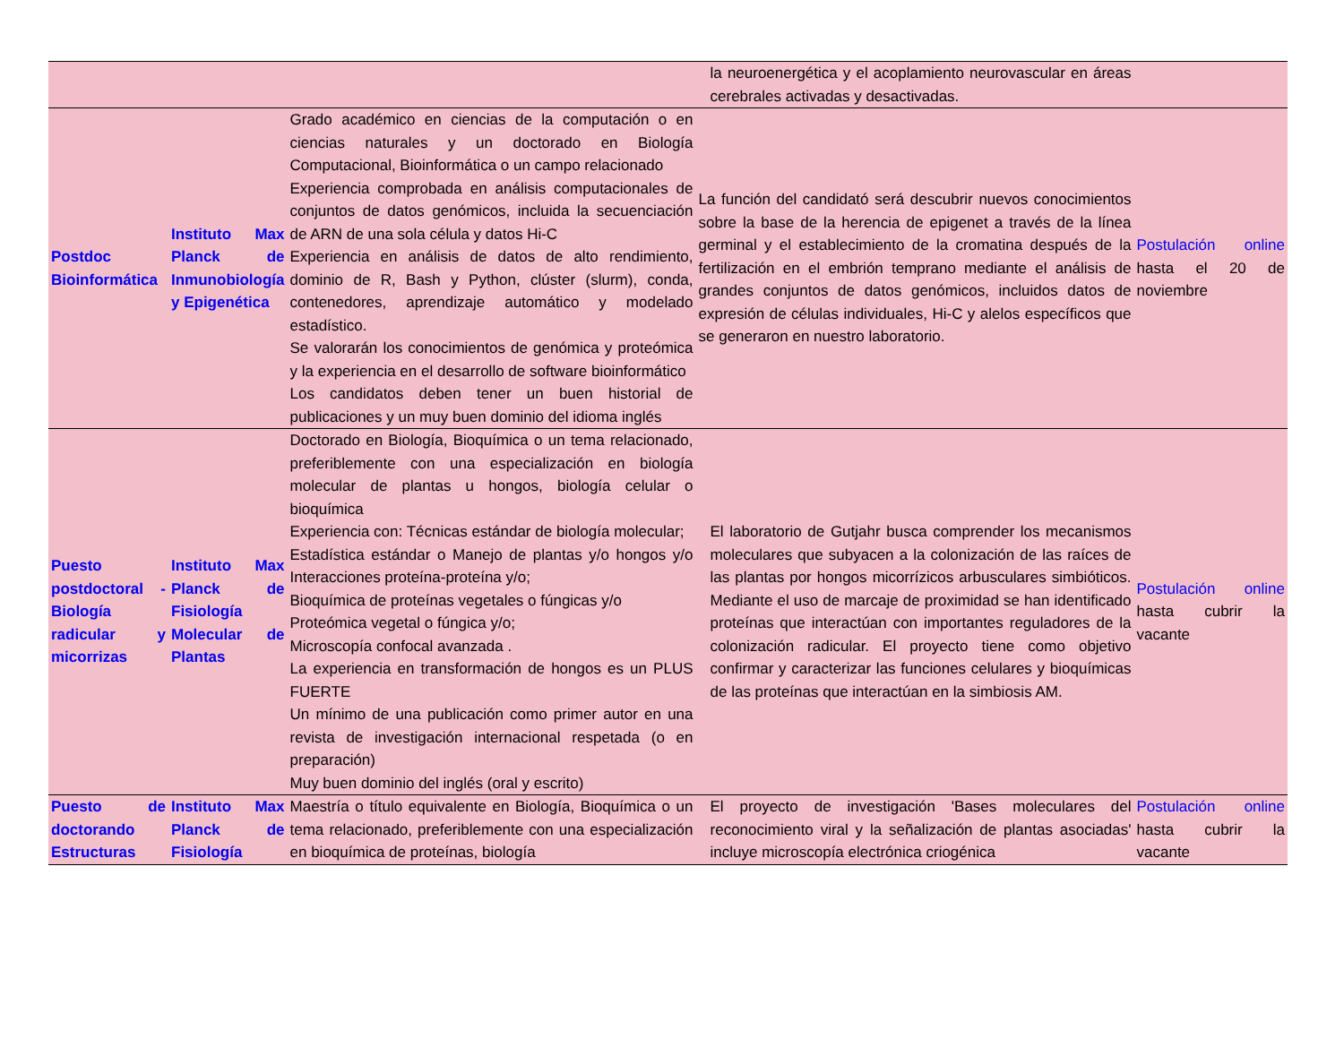| | | | la neuroenergética y el acoplamiento neurovascular en áreas cerebrales activadas y desactivadas. | |
| Postdoc Bioinformática | Instituto Max Planck de Inmunobiología y Epigenética | Grado académico en ciencias de la computación o en ciencias naturales y un doctorado en Biología Computacional, Bioinformática o un campo relacionado Experiencia comprobada en análisis computacionales de conjuntos de datos genómicos, incluida la secuenciación de ARN de una sola célula y datos Hi-C Experiencia en análisis de datos de alto rendimiento, dominio de R, Bash y Python, clúster (slurm), conda, contenedores, aprendizaje automático y modelado estadístico. Se valorarán los conocimientos de genómica y proteómica y la experiencia en el desarrollo de software bioinformático Los candidatos deben tener un buen historial de publicaciones y un muy buen dominio del idioma inglés | La función del candidató será descubrir nuevos conocimientos sobre la base de la herencia de epigenet a través de la línea germinal y el establecimiento de la cromatina después de la fertilización en el embrión temprano mediante el análisis de grandes conjuntos de datos genómicos, incluidos datos de expresión de células individuales, Hi-C y alelos específicos que se generaron en nuestro laboratorio. | Postulación online hasta el 20 de noviembre |
| Puesto postdoctoral - Biología radicular y micorrizas | Instituto Max Planck de Fisiología Molecular de Plantas | Doctorado en Biología, Bioquímica o un tema relacionado, preferiblemente con una especialización en biología molecular de plantas u hongos, biología celular o bioquímica Experiencia con: Técnicas estándar de biología molecular; Estadística estándar o Manejo de plantas y/o hongos y/o Interacciones proteína-proteína y/o; Bioquímica de proteínas vegetales o fúngicas y/o Proteómica vegetal o fúngica y/o; Microscopía confocal avanzada . La experiencia en transformación de hongos es un PLUS FUERTE Un mínimo de una publicación como primer autor en una revista de investigación internacional respetada (o en preparación) Muy buen dominio del inglés (oral y escrito) | El laboratorio de Gutjahr busca comprender los mecanismos moleculares que subyacen a la colonización de las raíces de las plantas por hongos micorrízicos arbusculares simbióticos. Mediante el uso de marcaje de proximidad se han identificado proteínas que interactúan con importantes reguladores de la colonización radicular. El proyecto tiene como objetivo confirmar y caracterizar las funciones celulares y bioquímicas de las proteínas que interactúan en la simbiosis AM. | Postulación online hasta cubrir la vacante |
| Puesto de doctorando Estructuras | Instituto Max Planck de Fisiología | Maestría o título equivalente en Biología, Bioquímica o un tema relacionado, preferiblemente con una especialización en bioquímica de proteínas, biología | El proyecto de investigación 'Bases moleculares del reconocimiento viral y la señalización de plantas asociadas' incluye microscopía electrónica criogénica | Postulación online hasta cubrir la vacante |